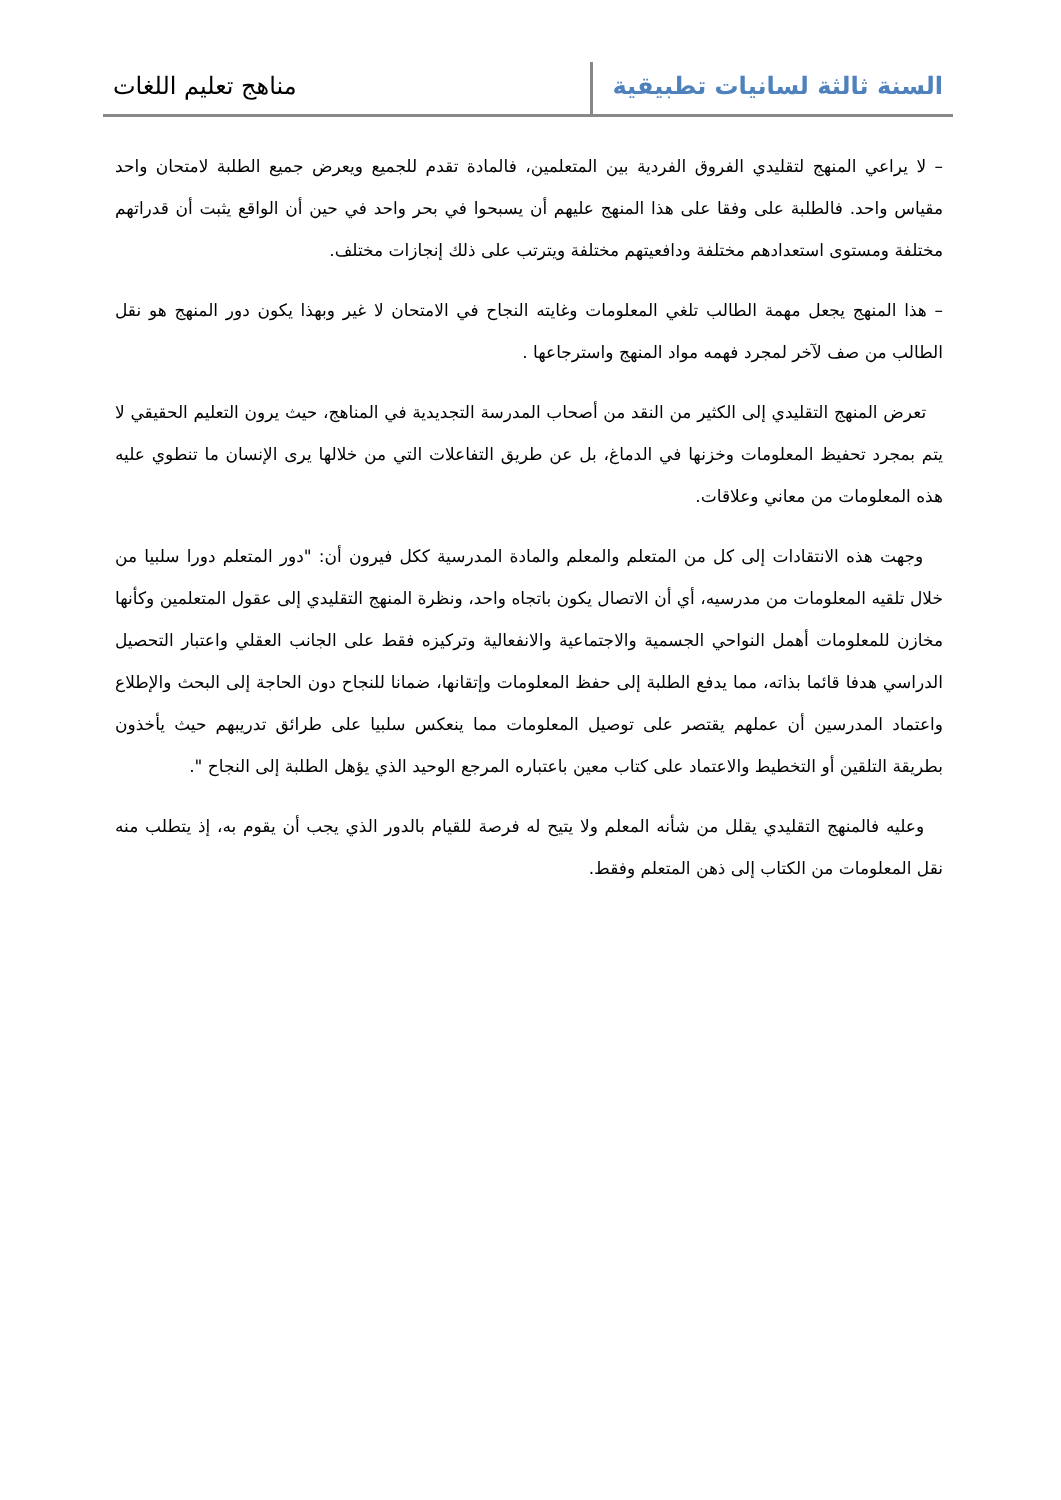السنة ثالثة لسانيات تطبيقية
مناهج تعليم اللغات
– لا يراعي المنهج لتقليدي الفروق الفردية بين المتعلمين، فالمادة تقدم للجميع ويعرض جميع الطلبة لامتحان واحد مقياس واحد. فالطلبة على وفقا على هذا المنهج عليهم أن يسبحوا في بحر واحد في حين أن الواقع يثبت أن قدراتهم مختلفة ومستوى استعدادهم مختلفة ودافعيتهم مختلفة ويترتب على ذلك إنجازات مختلف.
– هذا المنهج يجعل مهمة الطالب تلغي المعلومات وغايته النجاح في الامتحان لا غير وبهذا يكون دور المنهج هو نقل الطالب من صف لآخر لمجرد فهمه مواد المنهج واسترجاعها .
تعرض المنهج التقليدي إلى الكثير من النقد من أصحاب المدرسة التجديدية في المناهج، حيث يرون التعليم الحقيقي لا يتم بمجرد تحفيظ المعلومات وخزنها في الدماغ، بل عن طريق التفاعلات التي من خلالها يرى الإنسان ما تنطوي عليه هذه المعلومات من معاني وعلاقات.
وجهت هذه الانتقادات إلى كل من المتعلم والمعلم والمادة المدرسية ككل فيرون أن: "دور المتعلم دورا سلبيا من خلال تلقيه المعلومات من مدرسيه، أي أن الاتصال يكون باتجاه واحد، ونظرة المنهج التقليدي إلى عقول المتعلمين وكأنها مخازن للمعلومات أهمل النواحي الجسمية والاجتماعية والانفعالية وتركيزه فقط على الجانب العقلي واعتبار التحصيل الدراسي هدفا قائما بذاته، مما يدفع الطلبة إلى حفظ المعلومات وإتقانها، ضمانا للنجاح دون الحاجة إلى البحث والإطلاع واعتماد المدرسين أن عملهم يقتصر على توصيل المعلومات مما ينعكس سلبيا على طرائق تدريبهم حيث يأخذون بطريقة التلقين أو التخطيط والاعتماد على كتاب معين باعتباره المرجع الوحيد الذي يؤهل الطلبة إلى النجاح ".
وعليه فالمنهج التقليدي يقلل من شأنه المعلم ولا يتيح له فرصة للقيام بالدور الذي يجب أن يقوم به، إذ يتطلب منه نقل المعلومات من الكتاب إلى ذهن المتعلم وفقط.